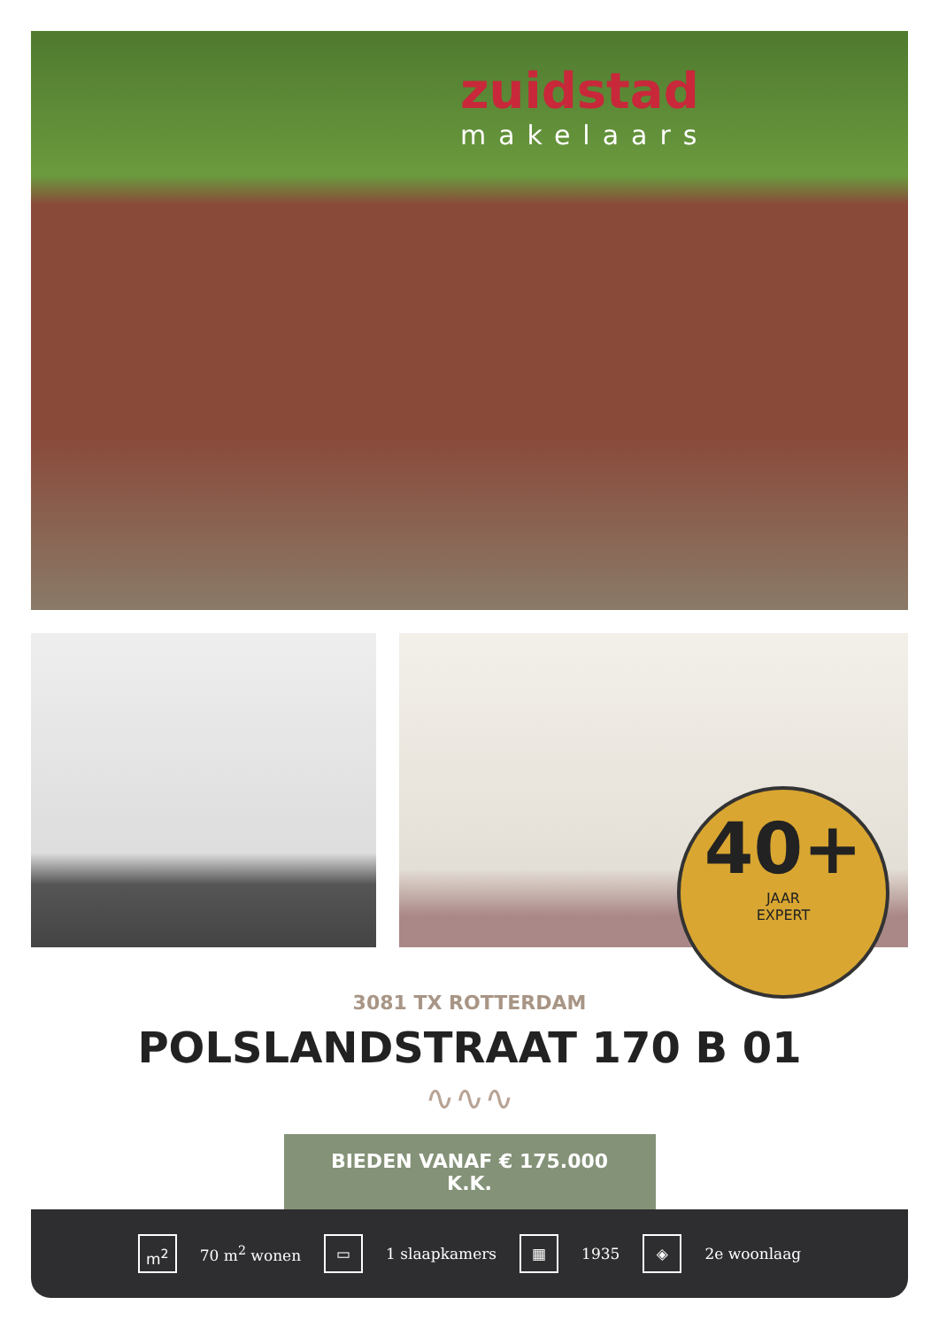zuidstad
makelaars
40+
JAAR
EXPERT
3081 TX ROTTERDAM
POLSLANDSTRAAT 170 B 01
∿∿∿
BIEDEN VANAF € 175.000 K.K.
m<sup>2</sup>
70 m<sup>2</sup> wonen
▭
1 slaapkamers
▦
1935
◈
2e woonlaag